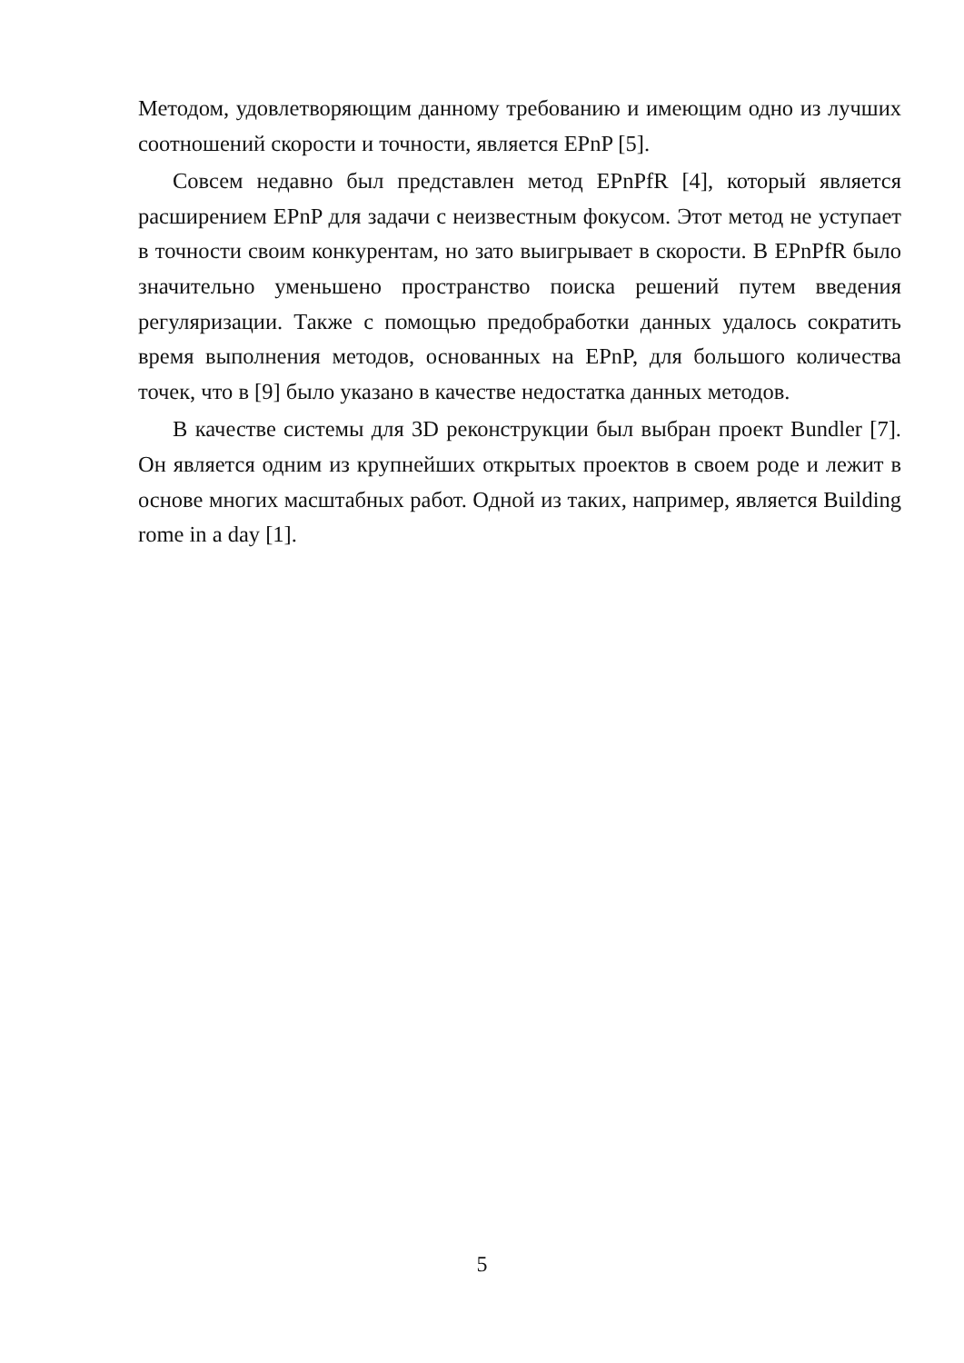Методом, удовлетворяющим данному требованию и имеющим одно из лучших соотношений скорости и точности, является EPnP [5].
Совсем недавно был представлен метод EPnPfR [4], который является расширением EPnP для задачи с неизвестным фокусом. Этот метод не уступает в точности своим конкурентам, но зато выигрывает в скорости. В EPnPfR было значительно уменьшено пространство поиска решений путем введения регуляризации. Также с помощью предобработки данных удалось сократить время выполнения методов, основанных на EPnP, для большого количества точек, что в [9] было указано в качестве недостатка данных методов.
В качестве системы для 3D реконструкции был выбран проект Bundler [7]. Он является одним из крупнейших открытых проектов в своем роде и лежит в основе многих масштабных работ. Одной из таких, например, является Building rome in a day [1].
5